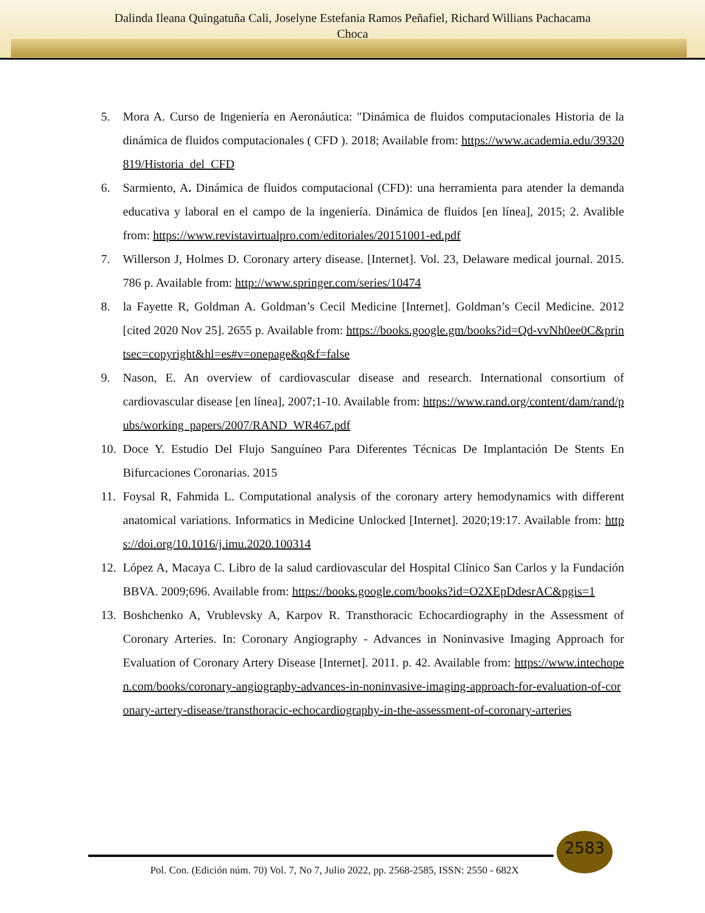Dalinda Ileana Quingatuña Cali, Joselyne Estefania Ramos Peñafiel, Richard Willians Pachacama
Choca
5. Mora A. Curso de Ingeniería en Aeronáutica: "Dinámica de fluidos computacionales Historia de la dinámica de fluidos computacionales ( CFD ). 2018; Available from: https://www.academia.edu/39320819/Historia_del_CFD
6. Sarmiento, A. Dinámica de fluidos computacional (CFD): una herramienta para atender la demanda educativa y laboral en el campo de la ingeniería. Dinámica de fluidos [en línea], 2015; 2. Avalible from: https://www.revistavirtualpro.com/editoriales/20151001-ed.pdf
7. Willerson J, Holmes D. Coronary artery disease. [Internet]. Vol. 23, Delaware medical journal. 2015. 786 p. Available from: http://www.springer.com/series/10474
8. la Fayette R, Goldman A. Goldman’s Cecil Medicine [Internet]. Goldman’s Cecil Medicine. 2012 [cited 2020 Nov 25]. 2655 p. Available from: https://books.google.gm/books?id=Qd-vvNh0ee0C&printsec=copyright&hl=es#v=onepage&q&f=false
9. Nason, E. An overview of cardiovascular disease and research. International consortium of cardiovascular disease [en línea], 2007;1-10. Available from: https://www.rand.org/content/dam/rand/pubs/working_papers/2007/RAND_WR467.pdf
10. Doce Y. Estudio Del Flujo Sanguíneo Para Diferentes Técnicas De Implantación De Stents En Bifurcaciones Coronarias. 2015
11. Foysal R, Fahmida L. Computational analysis of the coronary artery hemodynamics with different anatomical variations. Informatics in Medicine Unlocked [Internet]. 2020;19:17. Available from: https://doi.org/10.1016/j.imu.2020.100314
12. López A, Macaya C. Libro de la salud cardiovascular del Hospital Clínico San Carlos y la Fundación BBVA. 2009;696. Available from: https://books.google.com/books?id=O2XEpDdesrAC&pgis=1
13. Boshchenko A, Vrublevsky A, Karpov R. Transthoracic Echocardiography in the Assessment of Coronary Arteries. In: Coronary Angiography - Advances in Noninvasive Imaging Approach for Evaluation of Coronary Artery Disease [Internet]. 2011. p. 42. Available from: https://www.intechopen.com/books/coronary-angiography-advances-in-noninvasive-imaging-approach-for-evaluation-of-coronary-artery-disease/transthoracic-echocardiography-in-the-assessment-of-coronary-arteries
2583
Pol. Con. (Edición núm. 70) Vol. 7, No 7, Julio 2022, pp. 2568-2585, ISSN: 2550 - 682X